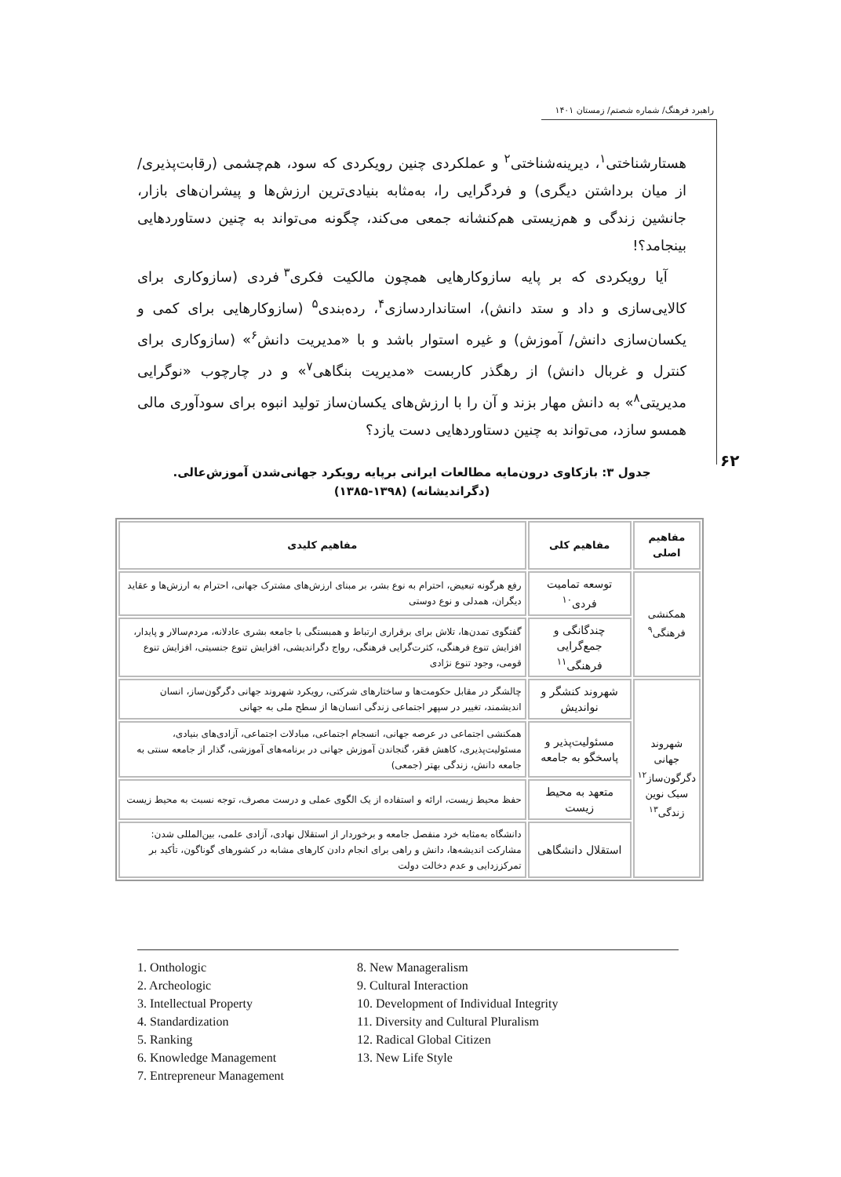راهبرد فرهنگ/ شماره شصتم/ زمستان ۱۴۰۱
هستارشناختی<sup>۱</sup>، دیرینه‌شناختی<sup>۲</sup> و عملکردی چنین رویکردی که سود، هم‌چشمی (رقابت‌پذیری/ از میان برداشتن دیگری) و فردگرایی را، به‌مثابه بنیادی‌ترین ارزش‌ها و پیشران‌های بازار، جانشین زندگی و هم‌زیستی هم‌کنشانه جمعی می‌کند، چگونه می‌تواند به چنین دستاوردهایی بینجامد؟!
آیا رویکردی که بر پایه سازوکارهایی همچون مالکیت فکری<sup>۳</sup> فردی (سازوکاری برای کالایی‌سازی و داد و ستد دانش)، استانداردسازی<sup>۴</sup>، رده‌بندی<sup>۵</sup> (سازوکارهایی برای کمی و یکسان‌سازی دانش/ آموزش) و غیره استوار باشد و با «مدیریت دانش<sup>۶</sup>» (سازوکاری برای کنترل و غربال دانش) از رهگذر کاربست «مدیریت بنگاهی<sup>۷</sup>» و در چارچوب «نوگرایی مدیریتی<sup>۸</sup>» به دانش مهار بزند و آن را با ارزش‌های یکسان‌ساز تولید انبوه برای سودآوری مالی همسو سازد، می‌تواند به چنین دستاوردهایی دست یازد؟
۶۲
جدول ۳: بازکاوی درون‌مایه مطالعات ایرانی برپایه رویکرد جهانی‌شدن آموزش‌عالی.
(دگراندیشانه) (۱۳۹۸-۱۳۸۵)
| مفاهیم اصلی | مفاهیم کلی | مفاهیم کلیدی |
| --- | --- | --- |
| همکنشی فرهنگی<sup>۹</sup> | توسعه تمامیت فردی<sup>۱۰</sup> | رفع هرگونه تبعیض، احترام به نوع بشر، بر مبنای ارزش‌های مشترک جهانی، احترام به ارزش‌ها و عقاید دیگران، همدلی و نوع دوستی |
| | چندگانگی و جمع‌گرایی فرهنگی<sup>۱۱</sup> | گفتگوی تمدن‌ها، تلاش برای برقراری ارتباط و همبستگی با جامعه بشری عادلانه، مردم‌سالار و پایدار، افزایش تنوع فرهنگی، کثرت‌گرایی فرهنگی، رواج دگراندیشی، افزایش تنوع جنسیتی، افزایش تنوع قومی، وجود تنوع نژادی |
| شهروند جهانی دگرگون‌ساز<sup>۱۲</sup> سبک نوین زندگی<sup>۱۳</sup> | شهروند کنشگر و نواندیش | چالشگر در مقابل حکومت‌ها و ساختارهای شرکتی، رویکرد شهروند جهانی دگرگون‌ساز، انسان اندیشمند، تغییر در سپهر اجتماعی زندگی انسان‌ها از سطح ملی به جهانی |
| | مسئولیت‌پذیر و پاسخگو به جامعه | همکنشی اجتماعی در عرصه جهانی، انسجام اجتماعی، مبادلات اجتماعی، آزادی‌های بنیادی، مسئولیت‌پذیری، کاهش فقر، گنجاندن آموزش جهانی در برنامه‌های آموزشی، گذار از جامعه سنتی به جامعه دانش، زندگی بهتر (جمعی) |
| | متعهد به محیط زیست | حفظ محیط زیست، ارائه و استفاده از یک الگوی عملی و درست مصرف، توجه نسبت به محیط زیست |
| | استقلال دانشگاهی | دانشگاه به‌مثابه خرد منفصل جامعه و برخوردار از استقلال نهادی، آزادی علمی، بین‌المللی شدن: مشارکت اندیشه‌ها، دانش و راهی برای انجام دادن کارهای مشابه در کشورهای گوناگون، تأکید بر تمرکززدایی و عدم دخالت دولت |
1. Onthologic
2. Archeologic
3. Intellectual Property
4. Standardization
5. Ranking
6. Knowledge Management
7. Entrepreneur Management
8. New Manageralism
9. Cultural Interaction
10. Development of Individual Integrity
11. Diversity and Cultural Pluralism
12. Radical Global Citizen
13. New Life Style